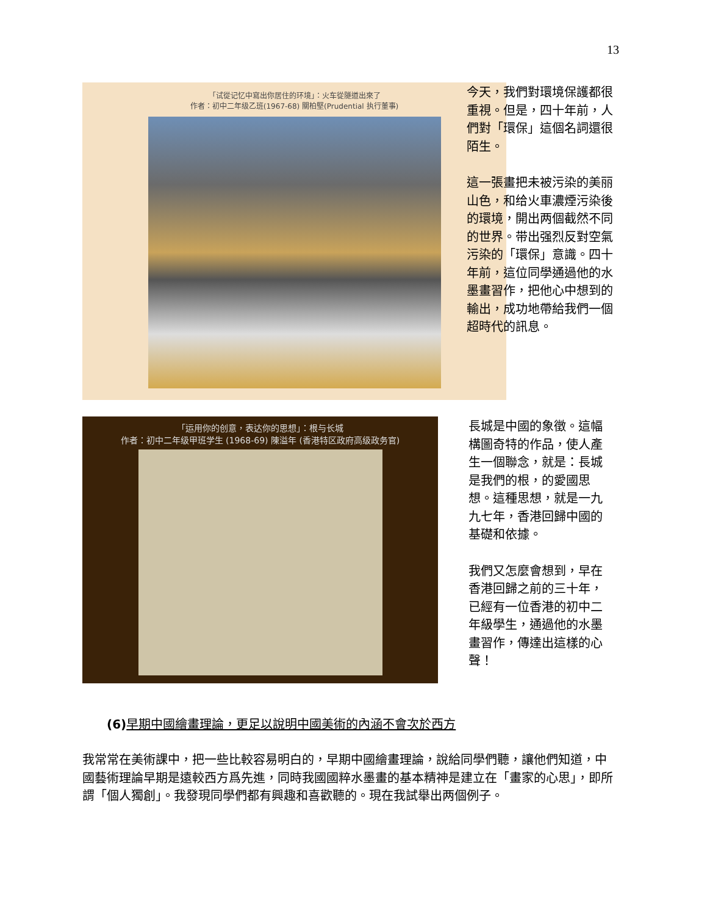13
「试從记忆中寫出你居住的环境」：火车從隧道出來了
作者：初中二年级乙班(1967-68) 關柏堅(Prudential 执行董事)
今天，我們對環境保護都很重視。但是，四十年前，人們對「環保」這個名詞還很陌生。
這一張畫把未被污染的美丽山色，和给火車濃煙污染後的環境，開出两個截然不同的世界。带出强烈反對空氣污染的「環保」意識。四十年前，這位同學通過他的水墨畫習作，把他心中想到的輸出，成功地帶給我們一個超時代的訊息。
「运用你的创意，表达你的思想」：根与长城
作者：初中二年级甲班学生 (1968-69) 陳溢年 (香港特区政府高级政务官)
長城是中國的象徵。這幅構圖奇特的作品，使人產生一個聯念，就是：長城是我們的根，的愛國思想。這種思想，就是一九九七年，香港回歸中國的基礎和依據。
我們又怎麼會想到，早在香港回歸之前的三十年，已經有一位香港的初中二年級學生，通過他的水墨畫習作，傳達出這樣的心聲！
(6) 早期中國繪畫理論，更足以說明中國美術的內涵不會次於西方
我常常在美術課中，把一些比較容易明白的，早期中國繪畫理論，說給同學們聽，讓他們知道，中國藝術理論早期是遠較西方爲先進，同時我國國粹水墨畫的基本精神是建立在「畫家的心思」，即所謂「個人獨創」。我發現同學們都有興趣和喜歡聽的。現在我試舉出两個例子。